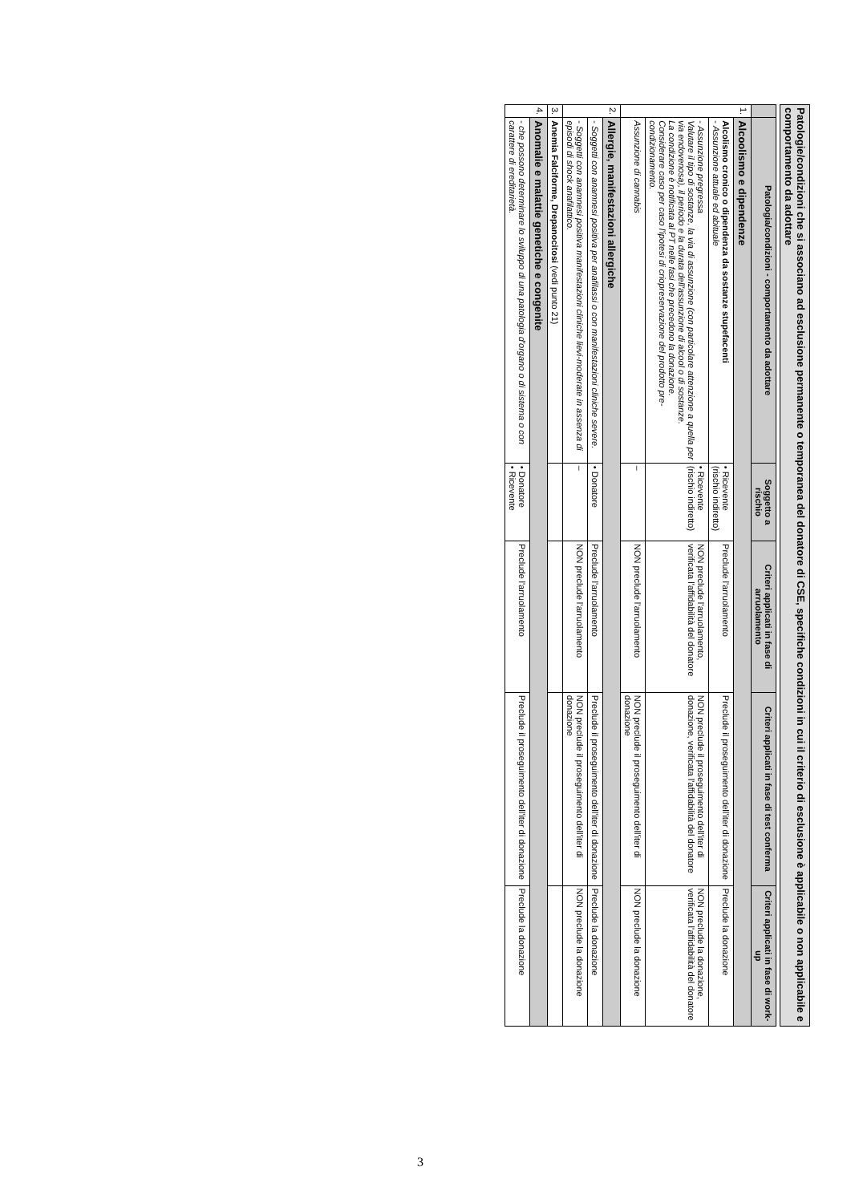Patologie/condizioni che si associano ad esclusione permanente o temporanea del donatore di CSE, specifiche condizioni in cui il criterio di esclusione è applicabile o non applicabile e comportamento da adottare
| | Patologia/condizioni - comportamento da adottare | Soggetto a rischio | Criteri applicati in fase di arruolamento | Criteri applicati in fase di test conferma | Criteri applicati in fase di work-up |
| --- | --- | --- | --- | --- | --- |
| 1. | Alcoolismo e dipendenze | | | | |
| | Alcolismo cronico o dipendenza da sostanze stupefacenti - Assunzione attuale ed abituale | • Ricevente (rischio indiretto) | Preclude l'arruolamento | Preclude il proseguimento dell'iter di donazione | Preclude la donazione |
| | - Assunzione pregressa Valutare il tipo di sostanze, la via di assunzione (con particolare attenzione a quella per via endovenosa), il periodo e la durata dell'assunzione di alcool o di sostanze. La condizione è notificata al PT nelle fasi che precedono la donazione. Considerare caso per caso l'ipotesi di criopreservazione del prodotto pre-condizionamento. | • Ricevente (rischio indiretto) | NON preclude l'arruolamento, verificata l'affidabilità del donatore | NON preclude il proseguimento dell'iter di donazione, verificata l'affidabilità del donatore | NON preclude la donazione, verificata l'affidabilità del donatore |
| | Assunzione di cannabis | – | NON preclude l'arruolamento | NON preclude il proseguimento dell'iter di donazione | NON preclude la donazione |
| 2. | Allergie, manifestazioni allergiche | | | | |
| | - Soggetti con anamnesi positiva per anafilassi o con manifestazioni cliniche severe. | • Donatore | Preclude l'arruolamento | Preclude il proseguimento dell'iter di donazione | Preclude la donazione |
| | - Soggetti con anamnesi positiva manifestazioni cliniche lievi-moderate in assenza di episodi di shock anafilattico. | – | NON preclude l'arruolamento | NON preclude il proseguimento dell'iter di donazione | NON preclude la donazione |
| 3. | Anemia Falciforme, Drepanocitosi (vedi punto 21) | | | | |
| 4. | Anomalie e malattie genetiche e congenite | | | | |
| | - che possono determinare lo sviluppo di una patologia d'organo o di sistema o con carattere di ereditarietà. | • Donatore • Ricevente | Preclude l'arruolamento | Preclude il proseguimento dell'iter di donazione | Preclude la donazione |
3